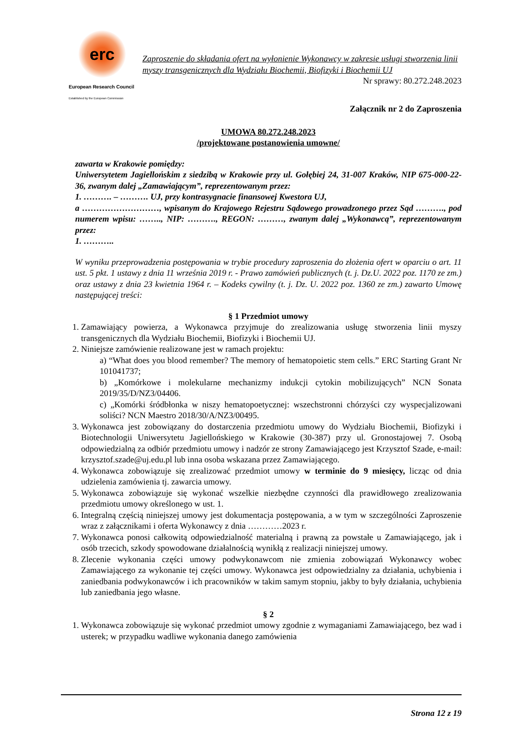erc
European Research Council
Established by the European Commission
Zaproszenie do składania ofert na wyłonienie Wykonawcy w zakresie usługi stworzenia linii myszy transgenicznych dla Wydziału Biochemii, Biofizyki i Biochemii UJ
Nr sprawy: 80.272.248.2023
Załącznik nr 2 do Zaproszenia
UMOWA 80.272.248.2023
/projektowane postanowienia umowne/
zawarta w Krakowie pomiędzy:
Uniwersytetem Jagiellońskim z siedzibą w Krakowie przy ul. Gołębiej 24, 31-007 Kraków, NIP 675-000-22-36, zwanym dalej „Zamawiającym”, reprezentowanym przez:
1. ………. – ………. UJ, przy kontrasygnacie finansowej Kwestora UJ,
a ………………………, wpisanym do Krajowego Rejestru Sądowego prowadzonego przez Sąd ………., pod numerem wpisu: …….., NIP: ………., REGON: ………, zwanym dalej „Wykonawcą”, reprezentowanym przez:
1. ………..
W wyniku przeprowadzenia postępowania w trybie procedury zaproszenia do złożenia ofert w oparciu o art. 11 ust. 5 pkt. 1 ustawy z dnia 11 września 2019 r. - Prawo zamówień publicznych (t. j. Dz.U. 2022 poz. 1170 ze zm.) oraz ustawy z dnia 23 kwietnia 1964 r. – Kodeks cywilny (t. j. Dz. U. 2022 poz. 1360 ze zm.) zawarto Umowę następującej treści:
§ 1 Przedmiot umowy
1. Zamawiający powierza, a Wykonawca przyjmuje do zrealizowania usługę stworzenia linii myszy transgenicznych dla Wydziału Biochemii, Biofizyki i Biochemii UJ.
2. Niniejsze zamówienie realizowane jest w ramach projektu:
a) “What does you blood remember? The memory of hematopoietic stem cells.” ERC Starting Grant Nr 101041737;
b) „Komórkowe i molekularne mechanizmy indukcji cytokin mobilizujących” NCN Sonata 2019/35/D/NZ3/04406.
c) „Komórki śródbłonka w niszy hematopoetycznej: wszechstronni chórzyści czy wyspecjalizowani soliści? NCN Maestro 2018/30/A/NZ3/00495.
3. Wykonawca jest zobowiązany do dostarczenia przedmiotu umowy do Wydziału Biochemii, Biofizyki i Biotechnologii Uniwersytetu Jagiellońskiego w Krakowie (30-387) przy ul. Gronostajowej 7. Osobą odpowiedzialną za odbiór przedmiotu umowy i nadzór ze strony Zamawiającego jest Krzysztof Szade, e-mail: krzysztof.szade@uj.edu.pl lub inna osoba wskazana przez Zamawiającego.
4. Wykonawca zobowiązuje się zrealizować przedmiot umowy w terminie do 9 miesięcy, licząc od dnia udzielenia zamówienia tj. zawarcia umowy.
5. Wykonawca zobowiązuje się wykonać wszelkie niezbędne czynności dla prawidłowego zrealizowania przedmiotu umowy określonego w ust. 1.
6. Integralną częścią niniejszej umowy jest dokumentacja postępowania, a w tym w szczególności Zaproszenie wraz z załącznikami i oferta Wykonawcy z dnia …………2023 r.
7. Wykonawca ponosi całkowitą odpowiedzialność materialną i prawną za powstałe u Zamawiającego, jak i osób trzecich, szkody spowodowane działalnością wynikłą z realizacji niniejszej umowy.
8. Zlecenie wykonania części umowy podwykonawcom nie zmienia zobowiązań Wykonawcy wobec Zamawiającego za wykonanie tej części umowy. Wykonawca jest odpowiedzialny za działania, uchybienia i zaniedbania podwykonawców i ich pracowników w takim samym stopniu, jakby to były działania, uchybienia lub zaniedbania jego własne.
§ 2
1. Wykonawca zobowiązuje się wykonać przedmiot umowy zgodnie z wymaganiami Zamawiającego, bez wad i usterek; w przypadku wadliwe wykonania danego zamówienia
Strona 12 z 19